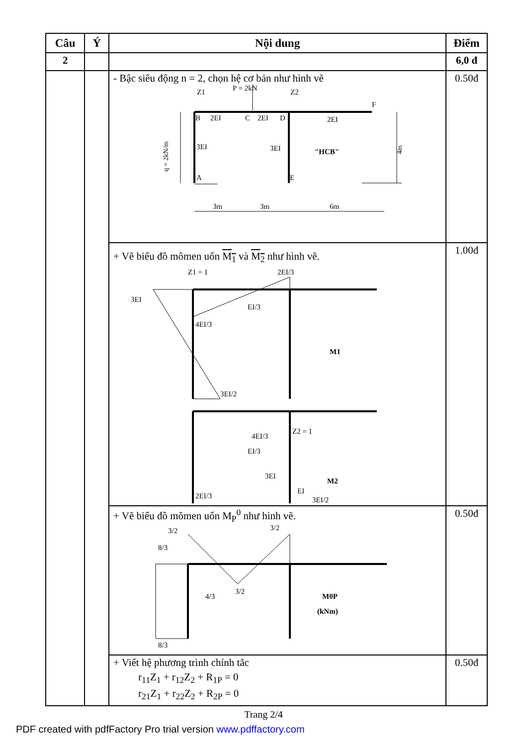| Câu | Ý | Nội dung | Điểm |
| --- | --- | --- | --- |
| 2 | | | 6,0 đ |
| | | - Bậc siêu động n = 2, chọn hệ cơ bản như hình vẽ B 2EI C 2EI D 2EI F P = 2kN Z1 Z2 3EI 3EI "HCB" A E q = 2kN/m 4m 3m 3m 6m | 0.50đ |
| | | + Vẽ biểu đồ mômen uốn M<sub>1</sub> và M<sub>2</sub> như hình vẽ. Z1 = 1 2EI/3 3EI EI/3 4EI/3 3EI/2 M1 4EI/3 Z2 = 1 EI/3 3EI 2EI/3 EI M2 3EI/2 | 1.00đ |
| | | + Vẽ biểu đồ mômen uốn M<sub>P</sub><sup>0</sup> như hình vẽ. 3/2 8/3 3/2 3/2 4/3 8/3 M0P (kNm) | 0.50đ |
| | | + Viết hệ phương trình chính tắc r<sub>11</sub>Z<sub>1</sub> + r<sub>12</sub>Z<sub>2</sub> + R<sub>1P</sub> = 0 r<sub>21</sub>Z<sub>1</sub> + r<sub>22</sub>Z<sub>2</sub> + R<sub>2P</sub> = 0 | 0.50đ |
Trang 2/4
PDF created with pdfFactory Pro trial version www.pdffactory.com